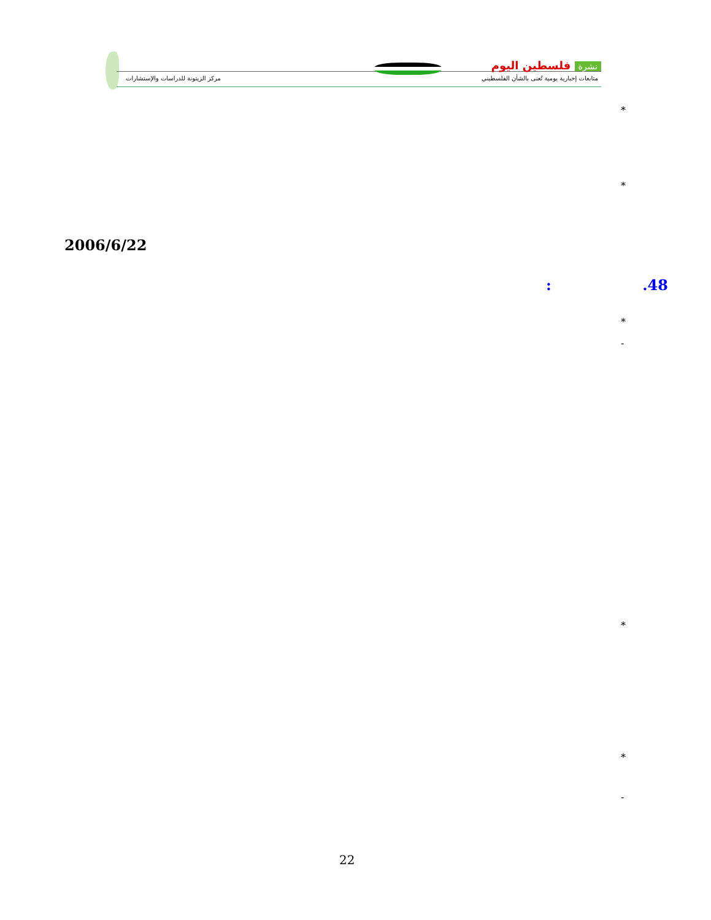نشرة فلسطين اليوم
متابعات إخبارية يومية تُعنى بالشأن الفلسطيني
مركز الزيتونة للدراسات والإستشارات
*
*
2006/6/22
: .48
*
-
*
*
-
22